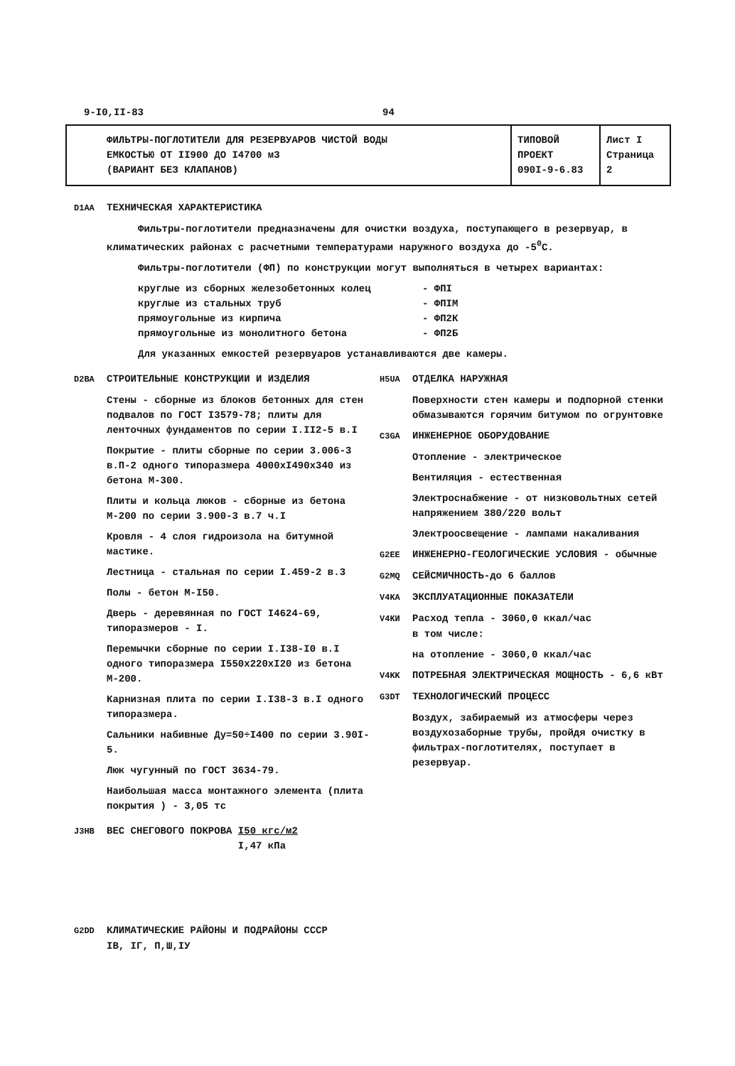9-I0,II-83 94
| ФИЛЬТРЫ-ПОГЛОТИТЕЛИ ДЛЯ РЕЗЕРВУАРОВ ЧИСТОЙ ВОДЫ ЕМКОСТЬЮ ОТ II900 ДО I4700 м3 (ВАРИАНТ БЕЗ КЛАПАНОВ) | ТИПОВОЙ ПРОЕКТ 090I-9-6.83 | Лист I Страница 2 |
D1AA ТЕХНИЧЕСКАЯ ХАРАКТЕРИСТИКА
Фильтры-поглотители предназначены для очистки воздуха, поступающего в резервуар, в климатических районах с расчетными температурами наружного воздуха до -5<sup>0</sup>С.
Фильтры-поглотители (ФП) по конструкции могут выполняться в четырех вариантах:
круглые из сборных железобетонных колец - ФПI
круглые из стальных труб - ФПIМ
прямоугольные из кирпича - ФП2К
прямоугольные из монолитного бетона - ФП2Б
Для указанных емкостей резервуаров устанавливаются две камеры.
D2BA СТРОИТЕЛЬНЫЕ КОНСТРУКЦИИ И ИЗДЕЛИЯ
Стены - сборные из блоков бетонных для стен подвалов по ГОСТ I3579-78; плиты для ленточных фундаментов по серии I.II2-5 в.I
Покрытие - плиты сборные по серии 3.006-3 в.П-2 одного типоразмера 4000хI490х340 из бетона М-300.
Плиты и кольца люков - сборные из бетона М-200 по серии 3.900-3 в.7 ч.I
Кровля - 4 слоя гидроизола на битумной мастике.
Лестница - стальная по серии I.459-2 в.3
Полы - бетон М-I50.
Дверь - деревянная по ГОСТ I4624-69, типоразмеров - I.
Перемычки сборные по серии I.I38-I0 в.I одного типоразмера I550х220хI20 из бетона М-200.
Карнизная плита по серии I.I38-3 в.I одного типоразмера.
Сальники набивные Ду=50÷I400 по серии 3.90I-5.
Люк чугунный по ГОСТ 3634-79.
Наибольшая масса монтажного элемента (плита покрытия ) - 3,05 тс
J3НВ ВЕС СНЕГОВОГО ПОКРОВА I50 кгс/м2
I,47 кПа
H5UA ОТДЕЛКА НАРУЖНАЯ
Поверхности стен камеры и подпорной стенки обмазываются горячим битумом по огрунтовке
C3GA ИНЖЕНЕРНОЕ ОБОРУДОВАНИЕ
Отопление - электрическое
Вентиляция - естественная
Электроснабжение - от низковольтных сетей напряжением 380/220 вольт
Электроосвещение - лампами накаливания
G2EE ИНЖЕНЕРНО-ГЕОЛОГИЧЕСКИЕ УСЛОВИЯ - обычные
G2MQ СЕЙСМИЧНОСТЬ-до 6 баллов
V4KA ЭКСПЛУАТАЦИОННЫЕ ПОКАЗАТЕЛИ
V4KИ Расход тепла - 3060,0 ккал/час
в том числе:
на отопление - 3060,0 ккал/час
V4KK ПОТРЕБНАЯ ЭЛЕКТРИЧЕСКАЯ МОЩНОСТЬ - 6,6 кВт
G3DT ТЕХНОЛОГИЧЕСКИЙ ПРОЦЕСС
Воздух, забираемый из атмосферы через воздухозаборные трубы, пройдя очистку в фильтрах-поглотителях, поступает в резервуар.
G2DD КЛИМАТИЧЕСКИЕ РАЙОНЫ И ПОДРАЙОНЫ СССР
IВ, IГ, П,Ш,IУ